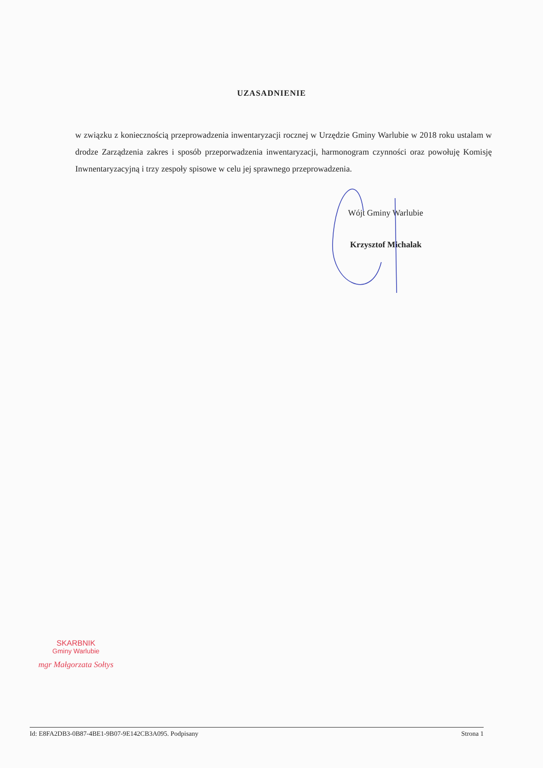UZASADNIENIE
w związku z koniecznością przeprowadzenia inwentaryzacji rocznej w Urzędzie Gminy Warlubie w 2018 roku ustalam w drodze Zarządzenia zakres i sposób przeporwadzenia inwentaryzacji, harmonogram czynności oraz powołuję Komisję Inwnentaryzacyjną i trzy zespoły spisowe w celu jej sprawnego przeprowadzenia.
Wójt Gminy Warlubie
Krzysztof Michalak
SKARBNIK
Gminy Warlubie
mgr Małgorzata Sołtys
Id: E8FA2DB3-0B87-4BE1-9B07-9E142CB3A095. Podpisany Strona 1